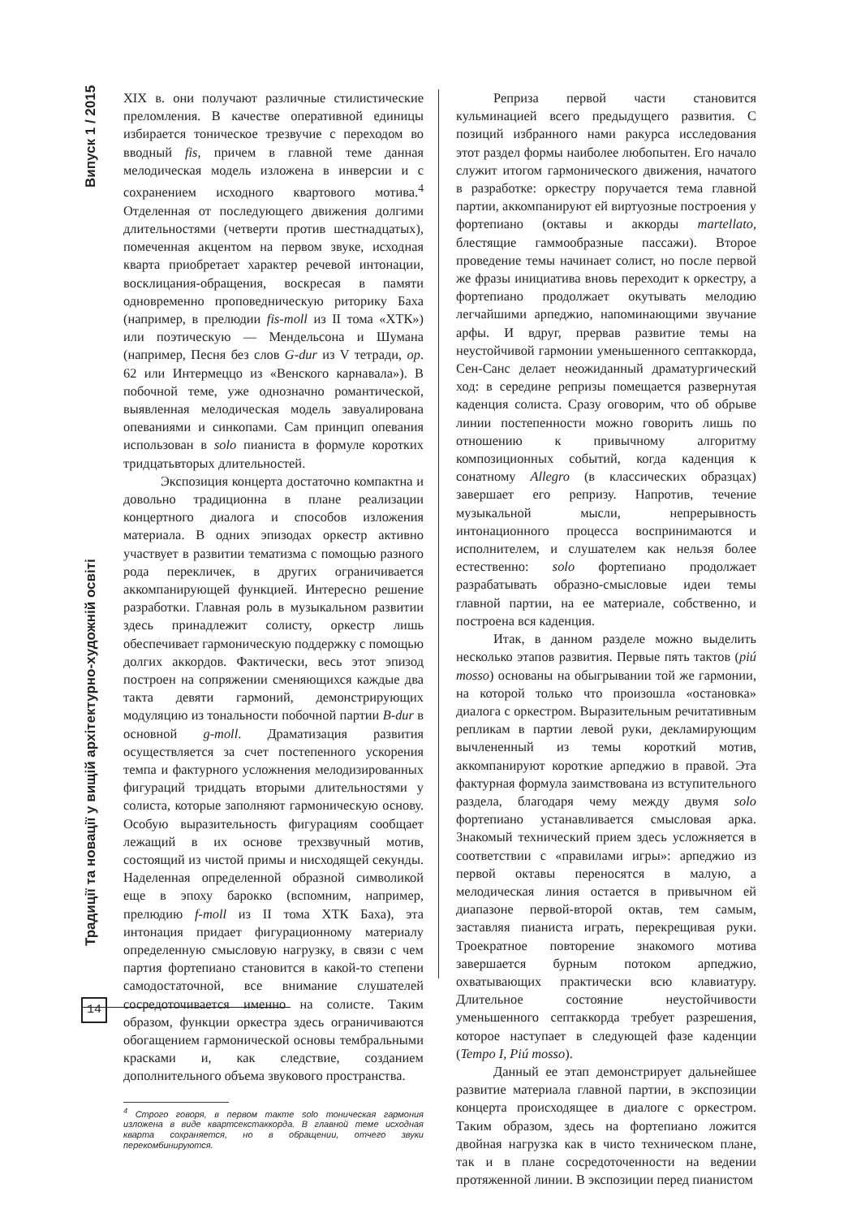Традиції та новації у вищій архітектурно-художній освіті Випуск 1 / 2015
XIX в. они получают различные стилистические преломления. В качестве оперативной единицы избирается тоническое трезвучие с переходом во вводный fis, причем в главной теме данная мелодическая модель изложена в инверсии и с сохранением исходного квартового мотива.<sup>4</sup> Отделенная от последующего движения долгими длительностями (четверти против шестнадцатых), помеченная акцентом на первом звуке, исходная кварта приобретает характер речевой интонации, восклицания-обращения, воскресая в памяти одновременно проповедническую риторику Баха (например, в прелюдии fis-moll из II тома «ХТК») или поэтическую — Мендельсона и Шумана (например, Песня без слов G-dur из V тетради, op. 62 или Интермеццо из «Венского карнавала»). В побочной теме, уже однозначно романтической, выявленная мелодическая модель завуалирована опеваниями и синкопами. Сам принцип опевания использован в solo пианиста в формуле коротких тридцатьвторых длительностей.
Экспозиция концерта достаточно компактна и довольно традиционна в плане реализации концертного диалога и способов изложения материала. В одних эпизодах оркестр активно участвует в развитии тематизма с помощью разного рода перекличек, в других ограничивается аккомпанирующей функцией. Интересно решение разработки. Главная роль в музыкальном развитии здесь принадлежит солисту, оркестр лишь обеспечивает гармоническую поддержку с помощью долгих аккордов. Фактически, весь этот эпизод построен на сопряжении сменяющихся каждые два такта девяти гармоний, демонстрирующих модуляцию из тональности побочной партии B-dur в основной g-moll. Драматизация развития осуществляется за счет постепенного ускорения темпа и фактурного усложнения мелодизированных фигураций тридцать вторыми длительностями у солиста, которые заполняют гармоническую основу. Особую выразительность фигурациям сообщает лежащий в их основе трехзвучный мотив, состоящий из чистой примы и нисходящей секунды. Наделенная определенной образной символикой еще в эпоху барокко (вспомним, например, прелюдию f-moll из II тома ХТК Баха), эта интонация придает фигурационному материалу определенную смысловую нагрузку, в связи с чем партия фортепиано становится в какой-то степени самодостаточной, все внимание слушателей сосредоточивается именно на солисте. Таким образом, функции оркестра здесь ограничиваются обогащением гармонической основы тембральными красками и, как следствие, созданием дополнительного объема звукового пространства.
<sup>4</sup> Строго говоря, в первом такте solo тоническая гармония изложена в виде квартсекстаккорда. В главной теме исходная кварта сохраняется, но в обращении, отчего звуки перекомбинируются.
Реприза первой части становится кульминацией всего предыдущего развития. С позиций избранного нами ракурса исследования этот раздел формы наиболее любопытен. Его начало служит итогом гармонического движения, начатого в разработке: оркестру поручается тема главной партии, аккомпанируют ей виртуозные построения у фортепиано (октавы и аккорды martellato, блестящие гаммообразные пассажи). Второе проведение темы начинает солист, но после первой же фразы инициатива вновь переходит к оркестру, а фортепиано продолжает окутывать мелодию легчайшими арпеджио, напоминающими звучание арфы. И вдруг, прервав развитие темы на неустойчивой гармонии уменьшенного септаккорда, Сен-Санс делает неожиданный драматургический ход: в середине репризы помещается развернутая каденция солиста. Сразу оговорим, что об обрыве линии постепенности можно говорить лишь по отношению к привычному алгоритму композиционных событий, когда каденция к сонатному Allegro (в классических образцах) завершает его репризу. Напротив, течение музыкальной мысли, непрерывность интонационного процесса воспринимаются и исполнителем, и слушателем как нельзя более естественно: solo фортепиано продолжает разрабатывать образно-смысловые идеи темы главной партии, на ее материале, собственно, и построена вся каденция.
Итак, в данном разделе можно выделить несколько этапов развития. Первые пять тактов (piú mosso) основаны на обыгрывании той же гармонии, на которой только что произошла «остановка» диалога с оркестром. Выразительным речитативным репликам в партии левой руки, декламирующим вычлененный из темы короткий мотив, аккомпанируют короткие арпеджио в правой. Эта фактурная формула заимствована из вступительного раздела, благодаря чему между двумя solo фортепиано устанавливается смысловая арка. Знакомый технический прием здесь усложняется в соответствии с «правилами игры»: арпеджио из первой октавы переносятся в малую, а мелодическая линия остается в привычном ей диапазоне первой-второй октав, тем самым, заставляя пианиста играть, перекрещивая руки. Троекратное повторение знакомого мотива завершается бурным потоком арпеджио, охватывающих практически всю клавиатуру. Длительное состояние неустойчивости уменьшенного септаккорда требует разрешения, которое наступает в следующей фазе каденции (Tempo I, Piú mosso).
Данный ее этап демонстрирует дальнейшее развитие материала главной партии, в экспозиции концерта происходящее в диалоге с оркестром. Таким образом, здесь на фортепиано ложится двойная нагрузка как в чисто техническом плане, так и в плане сосредоточенности на ведении протяженной линии. В экспозиции перед пианистом
14